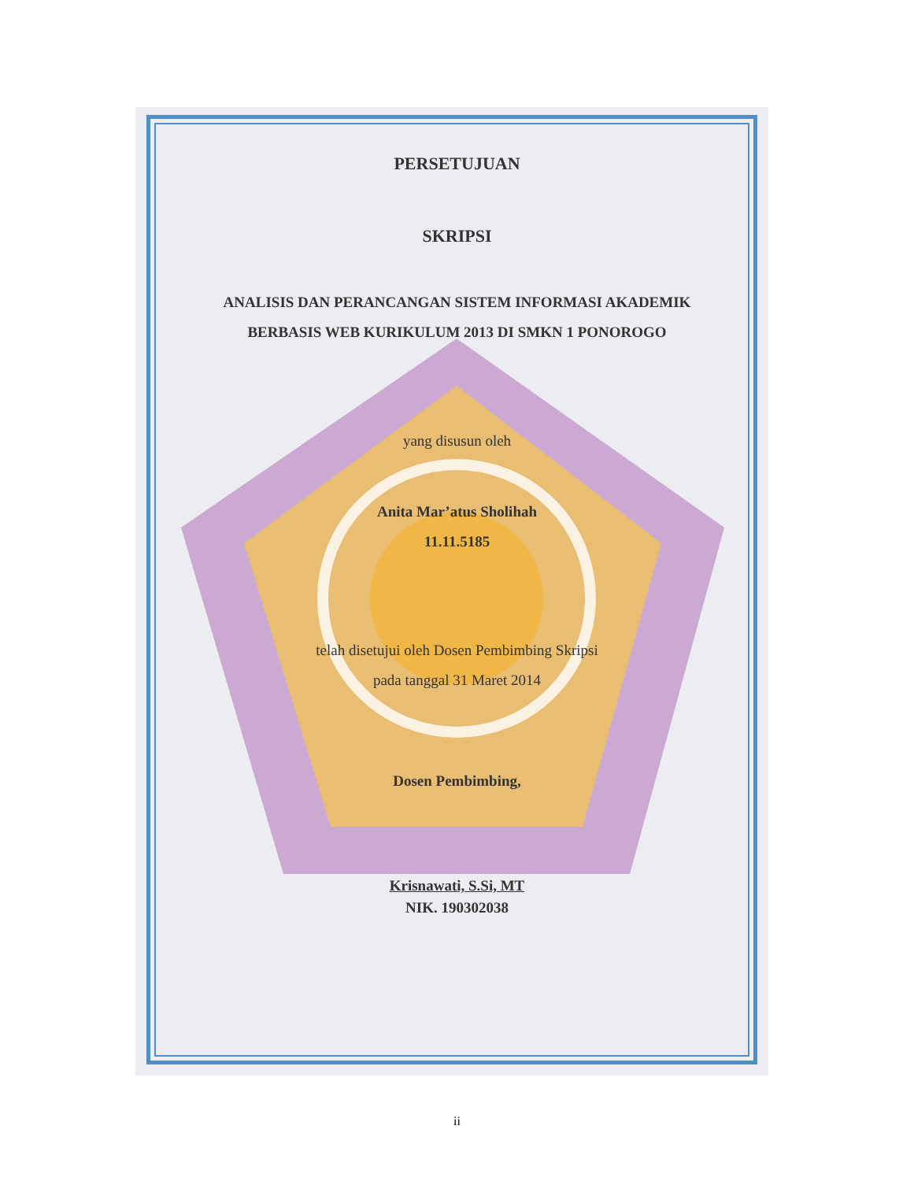PERSETUJUAN
SKRIPSI
ANALISIS DAN PERANCANGAN SISTEM INFORMASI AKADEMIK
BERBASIS WEB KURIKULUM 2013 DI SMKN 1 PONOROGO
yang disusun oleh
Anita Mar’atus Sholihah
11.11.5185
telah disetujui oleh Dosen Pembimbing Skripsi
pada tanggal 31 Maret 2014
Dosen Pembimbing,
Krisnawati, S.Si, MT
NIK. 190302038
ii